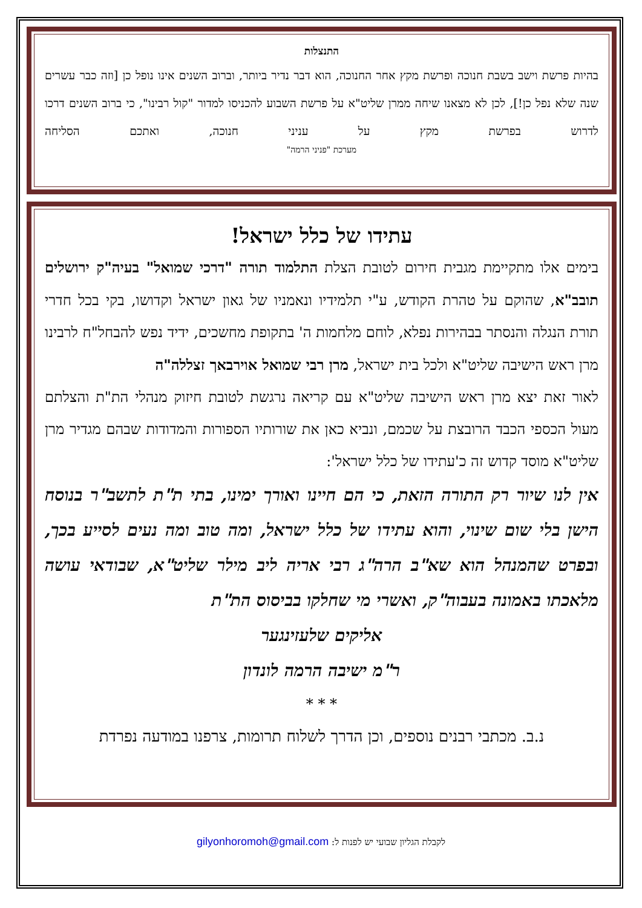התנצלות
בהיות פרשת וישב בשבת חנוכה ופרשת מקץ אחר החנוכה, הוא דבר נדיר ביותר, וברוב השנים אינו נופל כן [וזה כבר עשרים שנה שלא נפל כן!], לכן לא מצאנו שיחה ממרן שליט"א על פרשת השבוע להכניסו למדור "קול רבינו", כי ברוב השנים דרכו לדרוש בפרשת מקץ על עניני חנוכה, ואתכם הסליחה
מערכת "פניני הרמה"
עתידו של כלל ישראל!
בימים אלו מתקיימת מגבית חירום לטובת הצלת התלמוד תורה "דרכי שמואל" בעיה"ק ירושלים תובב"א, שהוקם על טהרת הקודש, ע"י תלמידיו ונאמניו של גאון ישראל וקדושו, בקי בכל חדרי תורת הנגלה והנסתר בבהירות נפלא, לוחם מלחמות ה' בתקופת מחשכים, ידיד נפש להבחל"ח לרבינו מרן ראש הישיבה שליט"א ולכל בית ישראל, מרן רבי שמואל אוירבאך זצללה"ה
לאור זאת יצא מרן ראש הישיבה שליט"א עם קריאה נרגשת לטובת חיזוק מנהלי הת"ת והצלתם מעול הכספי הכבד הרובצת על שכמם, ונביא כאן את שורותיו הספורות והמדודות שבהם מגדיר מרן שליט"א מוסד קדוש זה כ'עתידו של כלל ישראל':
אין לנו שיור רק התורה הזאת, כי הם חיינו ואורך ימינו, בתי ת"ת לתשב"ר בנוסח הישן בלי שום שינוי, והוא עתידו של כלל ישראל, ומה טוב ומה נעים לסייע בכך, ובפרט שהמנהל הוא שא"ב הרה"ג רבי אריה ליב מילר שליט"א, שבודאי עושה מלאכתו באמונה בעבוה"ק, ואשרי מי שחלקו בביסוס הת"ת
אליקים שלעזינגער
ר"מ ישיבה הרמה לונדון
* * *
נ.ב. מכתבי רבנים נוספים, וכן הדרך לשלוח תרומות, צרפנו במודעה נפרדת
לקבלת הגליון שבועי יש לפנות ל: gilyonhoromoh@gmail.com